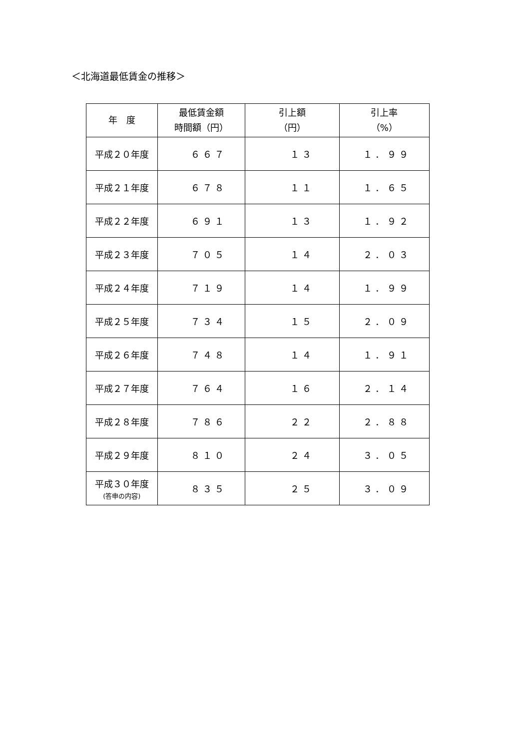＜北海道最低賃金の推移＞
| 年 度 | 最低賃金額 時間額（円） | 引上額 （円） | 引上率 （%） |
| --- | --- | --- | --- |
| 平成２０年度 | ６６７ | １３ | １．９９ |
| 平成２１年度 | ６７８ | １１ | １．６５ |
| 平成２２年度 | ６９１ | １３ | １．９２ |
| 平成２３年度 | ７０５ | １４ | ２．０３ |
| 平成２４年度 | ７１９ | １４ | １．９９ |
| 平成２５年度 | ７３４ | １５ | ２．０９ |
| 平成２６年度 | ７４８ | １４ | １．９１ |
| 平成２７年度 | ７６４ | １６ | ２．１４ |
| 平成２８年度 | ７８６ | ２２ | ２．８８ |
| 平成２９年度 | ８１０ | ２４ | ３．０５ |
| 平成３０年度 (答申の内容) | ８３５ | ２５ | ３．０９ |